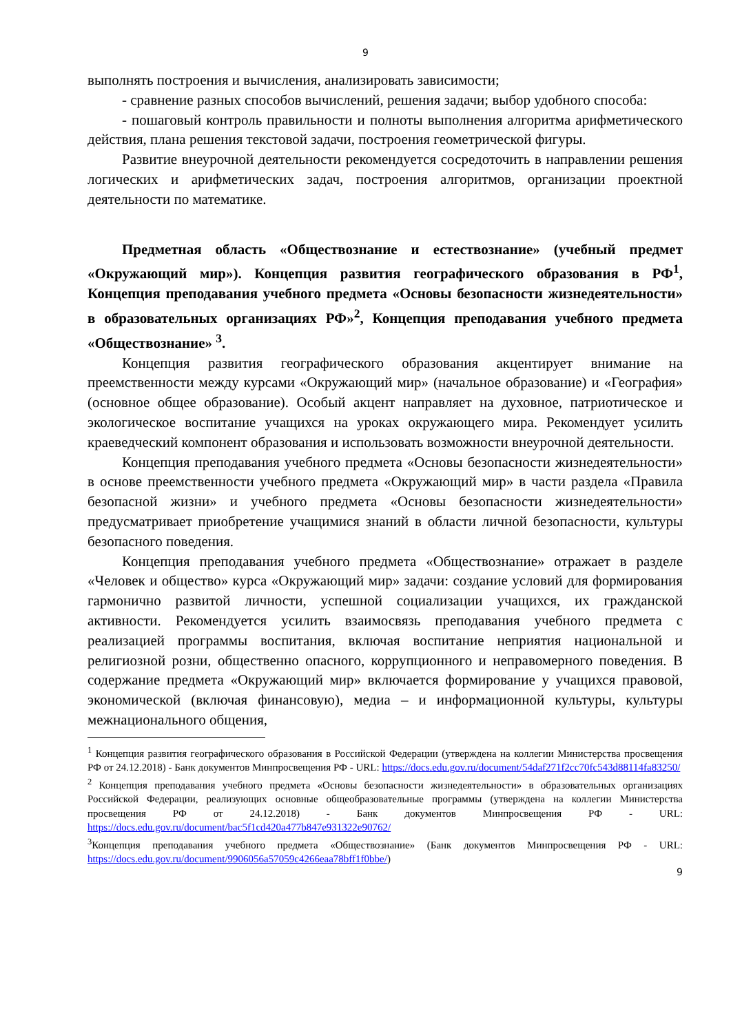9
выполнять построения и вычисления, анализировать зависимости;
- сравнение разных способов вычислений, решения задачи; выбор удобного способа:
- пошаговый контроль правильности и полноты выполнения алгоритма арифметического действия, плана решения текстовой задачи, построения геометрической фигуры.
Развитие внеурочной деятельности рекомендуется сосредоточить в направлении решения логических и арифметических задач, построения алгоритмов, организации проектной деятельности по математике.
Предметная область «Обществознание и естествознание» (учебный предмет «Окружающий мир»). Концепция развития географического образования в РФ<sup>1</sup>, Концепция преподавания учебного предмета «Основы безопасности жизнедеятельности» в образовательных организациях РФ»<sup>2</sup>, Концепция преподавания учебного предмета «Обществознание» <sup>3</sup>.
Концепция развития географического образования акцентирует внимание на преемственности между курсами «Окружающий мир» (начальное образование) и «География» (основное общее образование). Особый акцент направляет на духовное, патриотическое и экологическое воспитание учащихся на уроках окружающего мира. Рекомендует усилить краеведческий компонент образования и использовать возможности внеурочной деятельности.
Концепция преподавания учебного предмета «Основы безопасности жизнедеятельности» в основе преемственности учебного предмета «Окружающий мир» в части раздела «Правила безопасной жизни» и учебного предмета «Основы безопасности жизнедеятельности» предусматривает приобретение учащимися знаний в области личной безопасности, культуры безопасного поведения.
Концепция преподавания учебного предмета «Обществознание» отражает в разделе «Человек и общество» курса «Окружающий мир» задачи: создание условий для формирования гармонично развитой личности, успешной социализации учащихся, их гражданской активности. Рекомендуется усилить взаимосвязь преподавания учебного предмета с реализацией программы воспитания, включая воспитание неприятия национальной и религиозной розни, общественно опасного, коррупционного и неправомерного поведения. В содержание предмета «Окружающий мир» включается формирование у учащихся правовой, экономической (включая финансовую), медиа – и информационной культуры, культуры межнационального общения,
<sup>1</sup> Концепция развития географического образования в Российской Федерации (утверждена на коллегии Министерства просвещения РФ от 24.12.2018) - Банк документов Минпросвещения РФ - URL: https://docs.edu.gov.ru/document/54daf271f2cc70fc543d88114fa83250/
<sup>2</sup> Концепция преподавания учебного предмета «Основы безопасности жизнедеятельности» в образовательных организациях Российской Федерации, реализующих основные общеобразовательные программы (утверждена на коллегии Министерства просвещения РФ от 24.12.2018) - Банк документов Минпросвещения РФ - URL: https://docs.edu.gov.ru/document/bac5f1cd420a477b847e931322e90762/
<sup>3</sup> Концепция преподавания учебного предмета «Обществознание» (Банк документов Минпросвещения РФ - URL: https://docs.edu.gov.ru/document/9906056a57059c4266eaa78bff1f0bbe/)
9